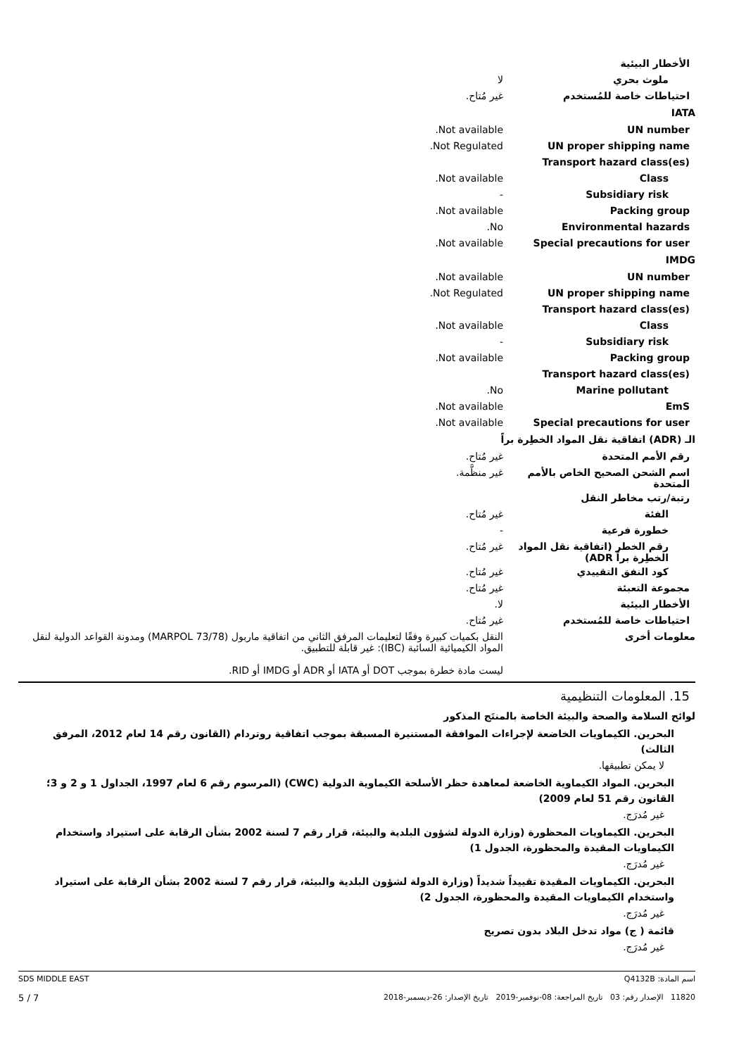| الأخطار البيئية | |
| ملوث بحري | لا |
| احتياطات خاصة للمُستخدم | غير مُتاح. |
| IATA | |
| UN number | Not available. |
| UN proper shipping name | Not Regulated. |
| Transport hazard class(es) | |
| Class | Not available. |
| Subsidiary risk | - |
| Packing group | Not available. |
| Environmental hazards | No. |
| Special precautions for user | Not available. |
| IMDG | |
| UN number | Not available. |
| UN proper shipping name | Not Regulated. |
| Transport hazard class(es) | |
| Class | Not available. |
| Subsidiary risk | - |
| Packing group | Not available. |
| Transport hazard class(es) | |
| Marine pollutant | No. |
| EmS | Not available. |
| Special precautions for user | Not available. |
| الـ (ADR) اتفاقية نقل المواد الخطِرة براً | |
| رقم الأمم المتحدة | غير مُتاح. |
| اسم الشحن الصحيح الخاص بالأمم المتحدة | غير منظَّمة. |
| رتبة/رتب مخاطر النقل | |
| الفئة | غير مُتاح. |
| خطورة فرعية | - |
| رقم الخطر (اتفاقية نقل المواد الخطِرة براً ADR) | غير مُتاح. |
| كود النفق التقييدي | غير مُتاح. |
| مجموعة التعبئة | غير مُتاح. |
| الأخطار البيئية | لا. |
| احتياطات خاصة للمُستخدم | غير مُتاح. |
| معلومات أخرى | النقل بكميات كبيرة وفقًا لتعليمات المرفق الثاني من اتفاقية ماربول (MARPOL 73/78) ومدونة القواعد الدولية لنقل المواد الكيميائية السائبة (IBC): غير قابلة للتطبيق. ليست مادة خطرة بموجب DOT أو IATA أو ADR أو IMDG أو RID. |
15. المعلومات التنظيمية
لوائح السلامة والصحة والبيئة الخاصة بالمنتَج المذكور
البحرين. الكيماويات الخاضعة لإجراءات الموافقة المستنيرة المسبقة بموجب اتفاقية روتردام (القانون رقم 14 لعام 2012، المرفق الثالث)
لا يمكن تطبيقها.
البحرين. المواد الكيماوية الخاضعة لمعاهدة حظر الأسلحة الكيماوية الدولية (CWC) (المرسوم رقم 6 لعام 1997، الجداول 1 و 2 و 3؛ القانون رقم 51 لعام 2009)
غير مُدرَج.
البحرين. الكيماويات المحظورة (وزارة الدولة لشؤون البلدية والبيئة، قرار رقم 7 لسنة 2002 بشأن الرقابة على استيراد واستخدام الكيماويات المقيدة والمحظورة، الجدول 1)
غير مُدرَج.
البحرين. الكيماويات المقيدة تقييداً شديداً (وزارة الدولة لشؤون البلدية والبيئة، قرار رقم 7 لسنة 2002 بشأن الرقابة على استيراد واستخدام الكيماويات المقيدة والمحظورة، الجدول 2)
غير مُدرَج.
قائمة ( ج) مواد تدخل البلاد بدون تصريح
غير مُدرَج.
اسم المادة: Q4132B
11820 الإصدار رقم: 03 تاريخ المراجعة: 08-نوفمبر-2019 تاريخ الإصدار: 26-ديسمبر-2018
SDS MIDDLE EAST
5 / 7